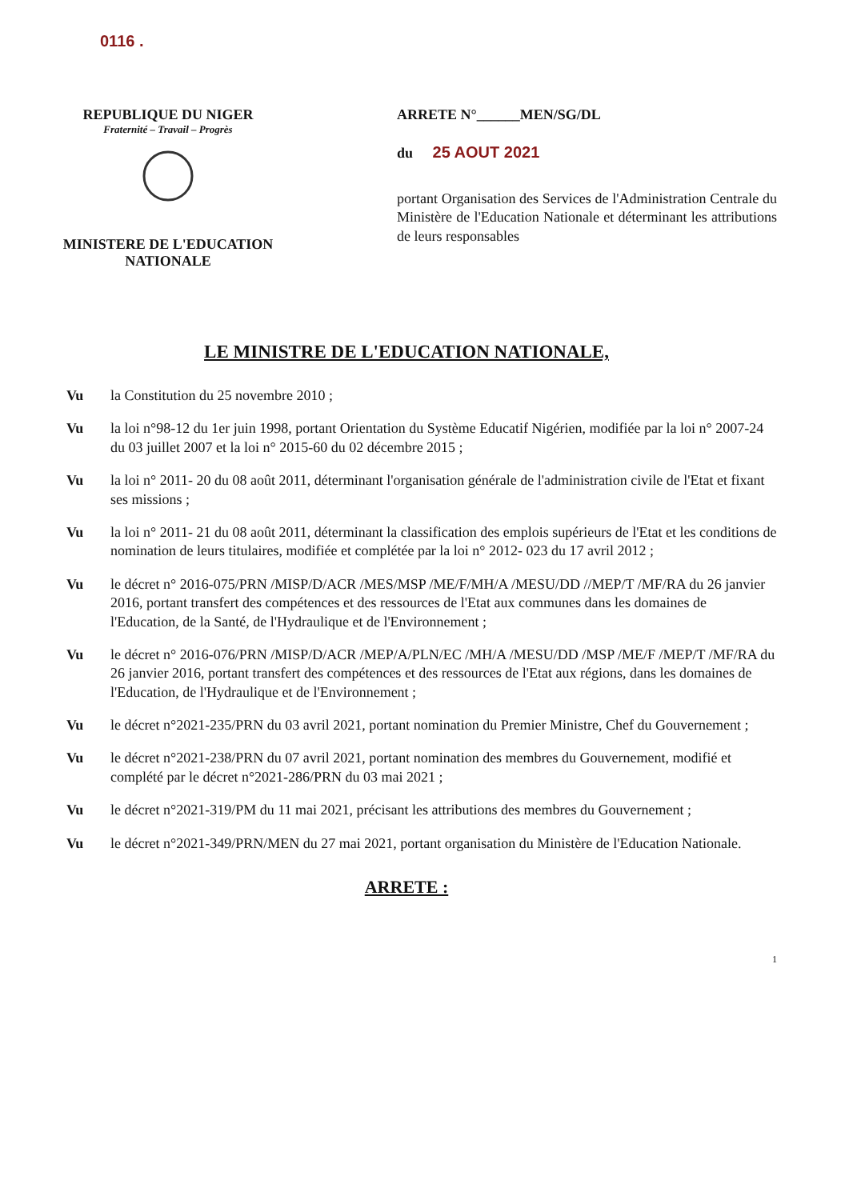0116 .
REPUBLIQUE DU NIGER
Fraternité – Travail – Progrès
MINISTERE DE L'EDUCATION NATIONALE
ARRETE N°______MEN/SG/DL
du 25 AOUT 2021
portant Organisation des Services de l'Administration Centrale du Ministère de l'Education Nationale et déterminant les attributions de leurs responsables
LE MINISTRE DE L'EDUCATION NATIONALE,
Vu la Constitution du 25 novembre 2010 ;
Vu la loi n°98-12 du 1er juin 1998, portant Orientation du Système Educatif Nigérien, modifiée par la loi n° 2007-24 du 03 juillet 2007 et la loi n° 2015-60 du 02 décembre 2015 ;
Vu la loi n° 2011- 20 du 08 août 2011, déterminant l'organisation générale de l'administration civile de l'Etat et fixant ses missions ;
Vu la loi n° 2011- 21 du 08 août 2011, déterminant la classification des emplois supérieurs de l'Etat et les conditions de nomination de leurs titulaires, modifiée et complétée par la loi n° 2012- 023 du 17 avril 2012 ;
Vu le décret n° 2016-075/PRN /MISP/D/ACR /MES/MSP /ME/F/MH/A /MESU/DD //MEP/T /MF/RA du 26 janvier 2016, portant transfert des compétences et des ressources de l'Etat aux communes dans les domaines de l'Education, de la Santé, de l'Hydraulique et de l'Environnement ;
Vu le décret n° 2016-076/PRN /MISP/D/ACR /MEP/A/PLN/EC /MH/A /MESU/DD /MSP /ME/F /MEP/T /MF/RA du 26 janvier 2016, portant transfert des compétences et des ressources de l'Etat aux régions, dans les domaines de l'Education, de l'Hydraulique et de l'Environnement ;
Vu le décret n°2021-235/PRN du 03 avril 2021, portant nomination du Premier Ministre, Chef du Gouvernement ;
Vu le décret n°2021-238/PRN du 07 avril 2021, portant nomination des membres du Gouvernement, modifié et complété par le décret n°2021-286/PRN du 03 mai 2021 ;
Vu le décret n°2021-319/PM du 11 mai 2021, précisant les attributions des membres du Gouvernement ;
Vu le décret n°2021-349/PRN/MEN du 27 mai 2021, portant organisation du Ministère de l'Education Nationale.
ARRETE :
1